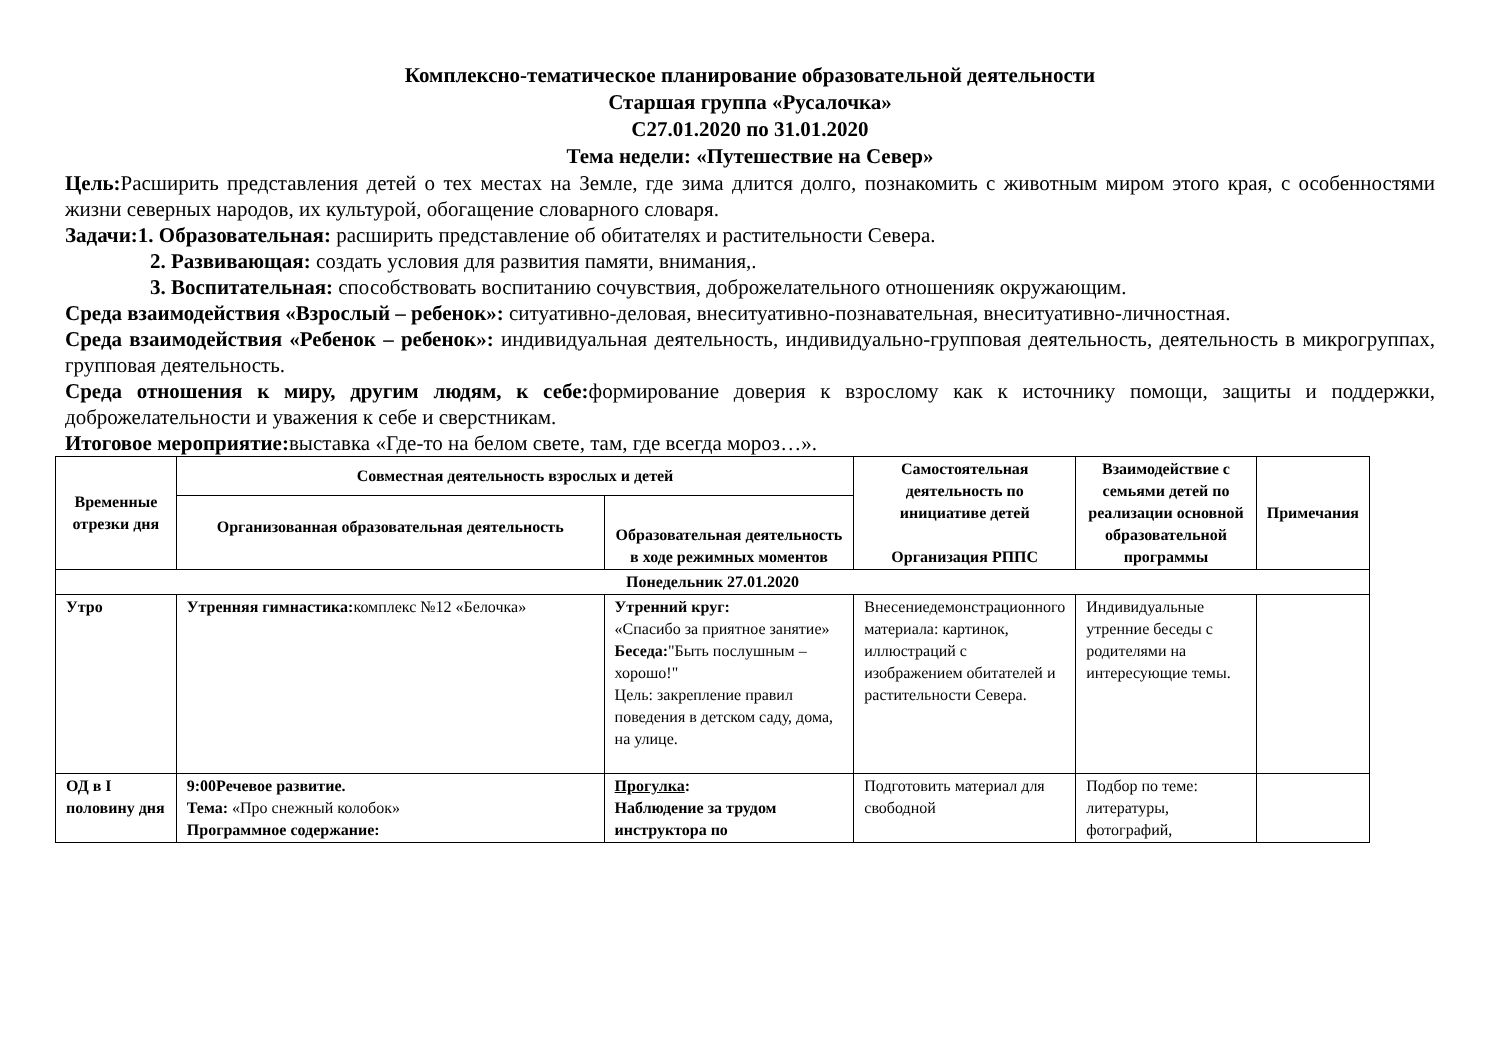Комплексно-тематическое планирование образовательной деятельности
Старшая группа «Русалочка»
С27.01.2020 по 31.01.2020
Тема недели: «Путешествие на Север»
Цель: Расширить представления детей о тех местах на Земле, где зима длится долго, познакомить с животным миром этого края, с особенностями жизни северных народов, их культурой, обогащение словарного словаря.
Задачи:1. Образовательная: расширить представление об обитателях и растительности Севера.
2. Развивающая: создать условия для развития памяти, внимания,.
3. Воспитательная: способствовать воспитанию сочувствия, доброжелательного отношенияк окружающим.
Среда взаимодействия «Взрослый – ребенок»: ситуативно-деловая, внеситуативно-познавательная, внеситуативно-личностная.
Среда взаимодействия «Ребенок – ребенок»: индивидуальная деятельность, индивидуально-групповая деятельность, деятельность в микрогруппах, групповая деятельность.
Среда отношения к миру, другим людям, к себе: формирование доверия к взрослому как к источнику помощи, защиты и поддержки, доброжелательности и уважения к себе и сверстникам.
Итоговое мероприятие: выставка «Где-то на белом свете, там, где всегда мороз…».
| Временные отрезки дня | Совместная деятельность взрослых и детей | | Самостоятельная деятельность по инициативе детей Организация РППС | Взаимодействие с семьями детей по реализации основной образовательной программы | Примечания |
| --- | --- | --- | --- | --- | --- |
| | Организованная образовательная деятельность | Образовательная деятельность в ходе режимных моментов | | | |
| Понедельник 27.01.2020 | | | | | |
| Утро | Утренняя гимнастика: комплекс №12 «Белочка» | Утренний круг: «Спасибо за приятное занятие» Беседа: "Быть послушным – хорошо!" Цель: закрепление правил поведения в детском саду, дома, на улице. | Внесениедемонстрационного материала: картинок, иллюстраций с изображением обитателей и растительности Севера. | Индивидуальные утренние беседы с родителями на интересующие темы. | |
| ОД в I половину дня | 9:00Речевое развитие. Тема: «Про снежный колобок» Программное содержание: | Прогулка : Наблюдение за трудом инструктора по | Подготовить материал для свободной | Подбор по теме: литературы, фотографий, | |